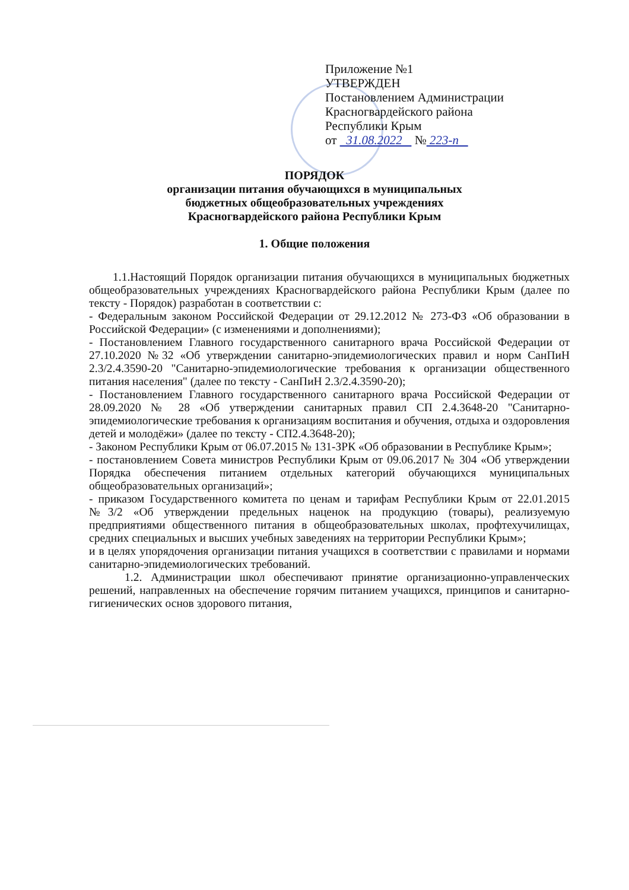Приложение №1
УТВЕРЖДЕН
Постановлением Администрации
Красногвардейского района
Республики Крым
от 31.08.2022 № 223-п
ПОРЯДОК
организации питания обучающихся в муниципальных
бюджетных общеобразовательных учреждениях
Красногвардейского района Республики Крым
1. Общие положения
1.1.Настоящий Порядок организации питания обучающихся в муниципальных бюджетных общеобразовательных учреждениях Красногвардейского района Республики Крым (далее по тексту - Порядок) разработан в соответствии с:
- Федеральным законом Российской Федерации от 29.12.2012 № 273-ФЗ «Об образовании в Российской Федерации» (с изменениями и дополнениями);
- Постановлением Главного государственного санитарного врача Российской Федерации от 27.10.2020 №32 «Об утверждении санитарно-эпидемиологических правил и норм СанПиН 2.3/2.4.3590-20 "Санитарно-эпидемиологические требования к организации общественного питания населения" (далее по тексту - СанПиН 2.3/2.4.3590-20);
- Постановлением Главного государственного санитарного врача Российской Федерации от 28.09.2020 № 28 «Об утверждении санитарных правил СП 2.4.3648-20 "Санитарно-эпидемиологические требования к организациям воспитания и обучения, отдыха и оздоровления детей и молодёжи» (далее по тексту - СП2.4.3648-20);
- Законом Республики Крым от 06.07.2015 № 131-ЗРК «Об образовании в Республике Крым»;
- постановлением Совета министров Республики Крым от 09.06.2017 № 304 «Об утверждении Порядка обеспечения питанием отдельных категорий обучающихся муниципальных общеобразовательных организаций»;
- приказом Государственного комитета по ценам и тарифам Республики Крым от 22.01.2015 №3/2 «Об утверждении предельных наценок на продукцию (товары), реализуемую предприятиями общественного питания в общеобразовательных школах, профтехучилищах, средних специальных и высших учебных заведениях на территории Республики Крым»;
и в целях упорядочения организации питания учащихся в соответствии с правилами и нормами санитарно-эпидемиологических требований.
1.2. Администрации школ обеспечивают принятие организационно-управленческих решений, направленных на обеспечение горячим питанием учащихся, принципов и санитарно-гигиенических основ здорового питания,